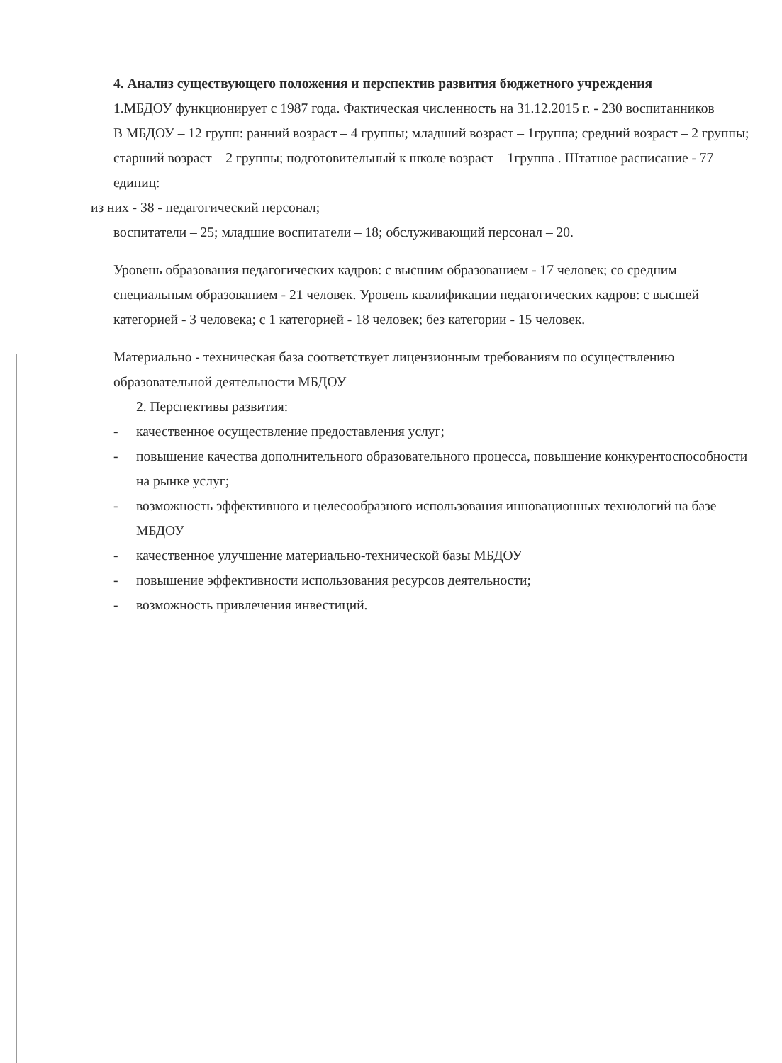4. Анализ существующего положения и перспектив развития бюджетного учреждения
1.МБДОУ функционирует с 1987 года. Фактическая численность на 31.12.2015 г. - 230 воспитанников
В МБДОУ – 12 групп: ранний возраст – 4 группы; младший возраст – 1группа; средний возраст – 2 группы; старший возраст – 2 группы; подготовительный к школе возраст – 1группа . Штатное расписание - 77 единиц:
из них - 38 - педагогический персонал;
воспитатели – 25; младшие воспитатели – 18; обслуживающий персонал – 20.
Уровень образования педагогических кадров: с высшим образованием - 17 человек; со средним специальным образованием - 21 человек. Уровень квалификации педагогических кадров: с высшей категорией - 3 человека; с 1 категорией - 18 человек; без категории - 15 человек.
Материально - техническая база соответствует лицензионным требованиям по осуществлению образовательной деятельности МБДОУ
2. Перспективы развития:
- качественное осуществление предоставления услуг;
- повышение качества дополнительного образовательного процесса, повышение конкурентоспособности на рынке услуг;
- возможность эффективного и целесообразного использования инновационных технологий на базе МБДОУ
- качественное улучшение материально-технической базы МБДОУ
- повышение эффективности использования ресурсов деятельности;
- возможность привлечения инвестиций.